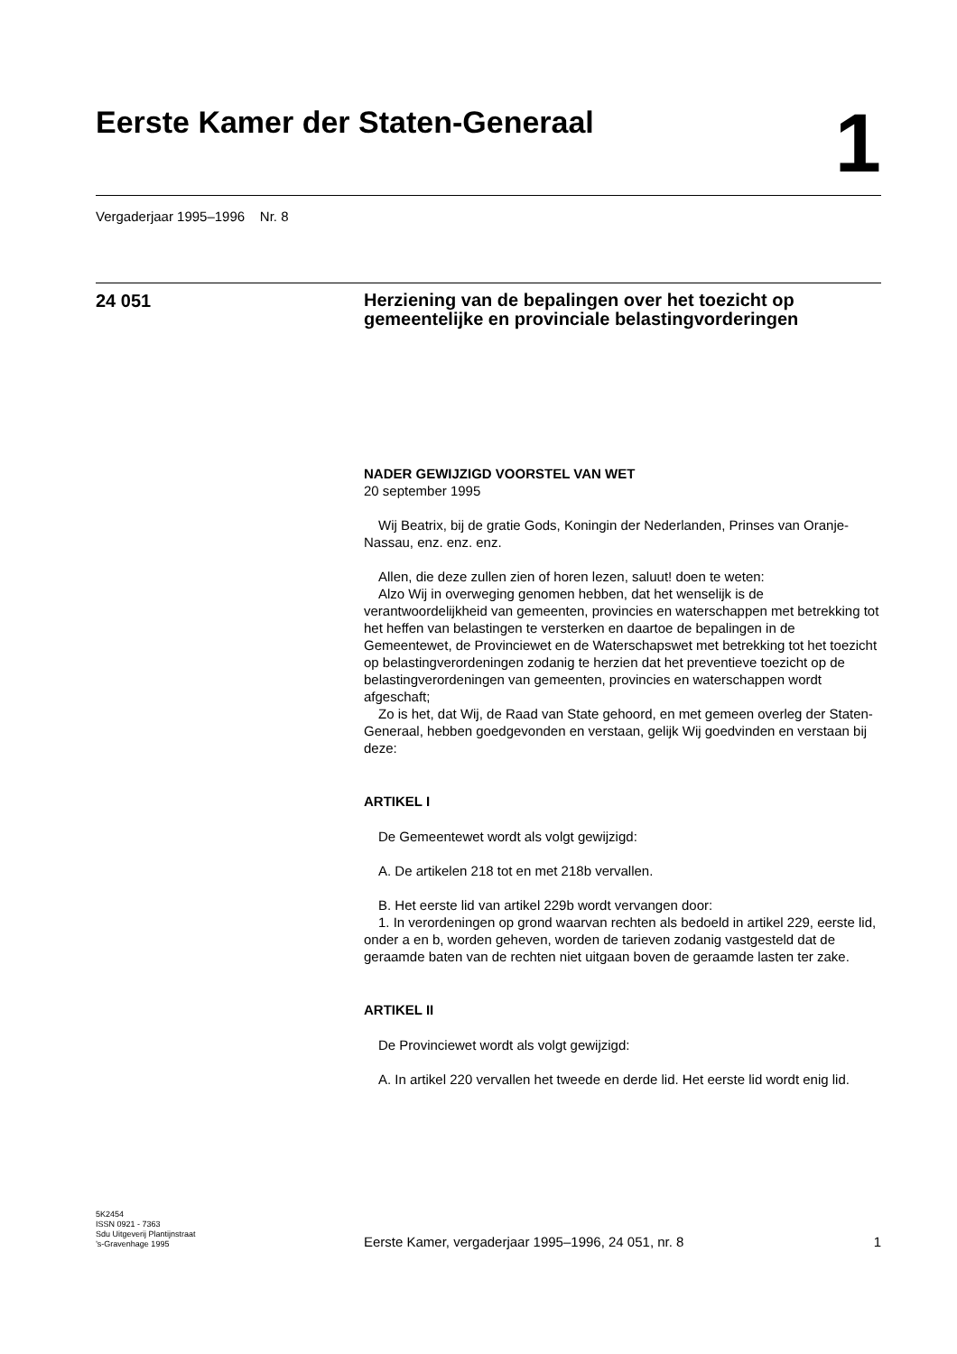Eerste Kamer der Staten-Generaal
1
Vergaderjaar 1995–1996 Nr. 8
24 051
Herziening van de bepalingen over het toezicht op gemeentelijke en provinciale belastingvorderingen
NADER GEWIJZIGD VOORSTEL VAN WET
20 september 1995
Wij Beatrix, bij de gratie Gods, Koningin der Nederlanden, Prinses van Oranje-Nassau, enz. enz. enz.
Allen, die deze zullen zien of horen lezen, saluut! doen te weten:
Alzo Wij in overweging genomen hebben, dat het wenselijk is de verantwoordelijkheid van gemeenten, provincies en waterschappen met betrekking tot het heffen van belastingen te versterken en daartoe de bepalingen in de Gemeentewet, de Provinciewet en de Waterschapswet met betrekking tot het toezicht op belastingverordeningen zodanig te herzien dat het preventieve toezicht op de belastingverordeningen van gemeenten, provincies en waterschappen wordt afgeschaft;
Zo is het, dat Wij, de Raad van State gehoord, en met gemeen overleg der Staten-Generaal, hebben goedgevonden en verstaan, gelijk Wij goedvinden en verstaan bij deze:
ARTIKEL I
De Gemeentewet wordt als volgt gewijzigd:
A. De artikelen 218 tot en met 218b vervallen.
B. Het eerste lid van artikel 229b wordt vervangen door:
1. In verordeningen op grond waarvan rechten als bedoeld in artikel 229, eerste lid, onder a en b, worden geheven, worden de tarieven zodanig vastgesteld dat de geraamde baten van de rechten niet uitgaan boven de geraamde lasten ter zake.
ARTIKEL II
De Provinciewet wordt als volgt gewijzigd:
A. In artikel 220 vervallen het tweede en derde lid. Het eerste lid wordt enig lid.
5K2454
ISSN 0921 - 7363
Sdu Uitgeverij Plantijnstraat
’s-Gravenhage 1995
Eerste Kamer, vergaderjaar 1995–1996, 24 051, nr. 8
1